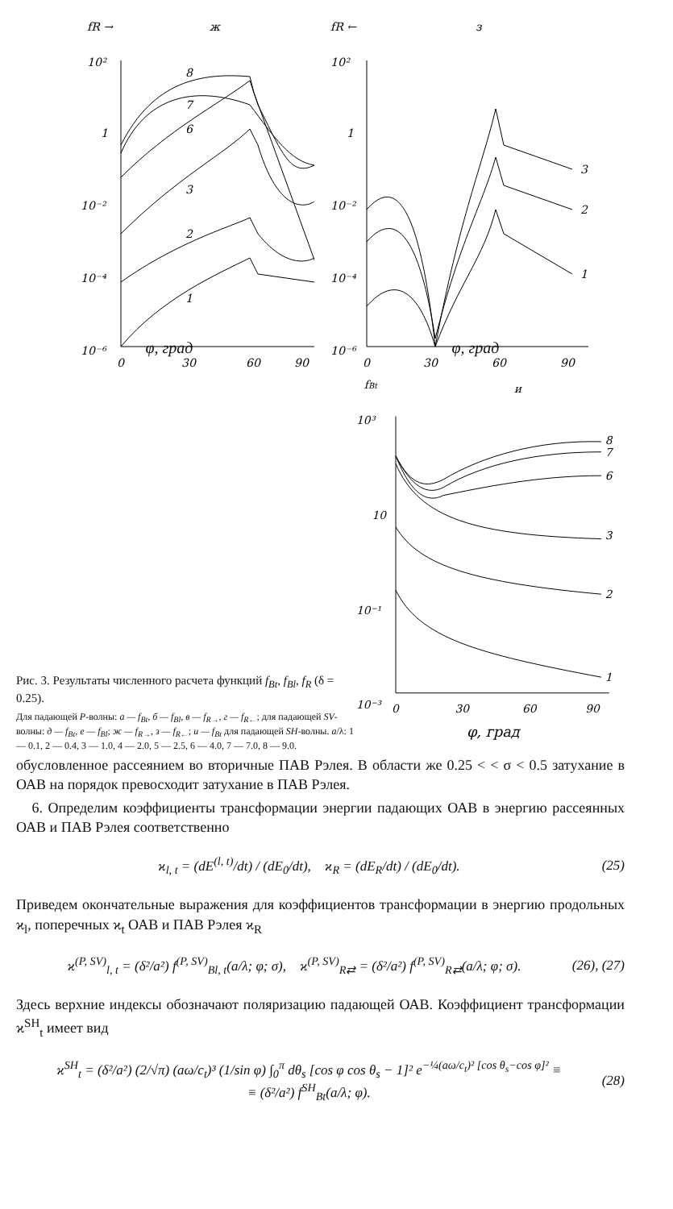fR →
ж
10²
1
10⁻²
10⁻⁴
10⁻⁶
0
30
60
90
8
7
6
3
2
1
fR ←
з
10²
1
10⁻²
10⁻⁴
10⁻⁶
0
30
60
90
3
2
1
φ, град φ, град
Рис. 3. Результаты численного расчета функций f<sub>Bt</sub>, f<sub>Bl</sub>, f<sub>R</sub> (δ = 0.25).
Для падающей P-волны: а — f<sub>Bt</sub>, б — f<sub>Bl</sub>, в — f<sub>R→</sub>, г — f<sub>R←</sub>; для падающей SV-волны: д — f<sub>Bt</sub>, е — f<sub>Bl</sub>; ж — f<sub>R→</sub>, з — f<sub>R←</sub>; и — f<sub>Bt</sub> для падающей SH-волны. a/λ: 1 — 0.1, 2 — 0.4, 3 — 1.0, 4 — 2.0, 5 — 2.5, 6 — 4.0, 7 — 7.0, 8 — 9.0.
fBt
и
10³
10
10⁻¹
10⁻³
0
30
60
90
8
7
6
3
2
1
φ, град
обусловленное рассеянием во вторичные ПАВ Рэлея. В области же 0.25 < < σ < 0.5 затухание в ОАВ на порядок превосходит затухание в ПАВ Рэлея.
6. Определим коэффициенты трансформации энергии падающих ОАВ в энергию рассеянных ОАВ и ПАВ Рэлея соответственно
ϰ<sub>l, t</sub> = (dE<sup>(l, t)</sup>/dt) / (dE<sub>0</sub>/dt), ϰ<sub>R</sub> = (dE<sub>R</sub>/dt) / (dE<sub>0</sub>/dt). (25)
Приведем окончательные выражения для коэффициентов трансформации в энергию продольных ϰ<sub>l</sub>, поперечных ϰ<sub>t</sub> ОАВ и ПАВ Рэлея ϰ<sub>R</sub>
ϰ<sup>(P, SV)</sup><sub>l, t</sub> = (δ²/a²) f<sup>(P, SV)</sup><sub>Bl, t</sub>(a/λ; φ; σ), ϰ<sup>(P, SV)</sup><sub>R⇄</sub> = (δ²/a²) f<sup>(P, SV)</sup><sub>R⇄</sub>(a/λ; φ; σ). (26), (27)
Здесь верхние индексы обозначают поляризацию падающей ОАВ. Коэффициент трансформации ϰ<sup>SH</sup><sub>t</sub> имеет вид
ϰ<sup>SH</sup><sub>t</sub> = (δ²/a²) (2/√π) (aω/c<sub>t</sub>)³ (1/sin φ) ∫<sub>0</sub><sup>π</sup> dθ<sub>s</sub> [cos φ cos θ<sub>s</sub> − 1]² e<sup>−¼(aω/c<sub>t</sub>)² [cos θ<sub>s</sub>−cos φ]²</sup> ≡
≡ (δ²/a²) f<sup>SH</sup><sub>Bt</sub>(a/λ; φ). (28)